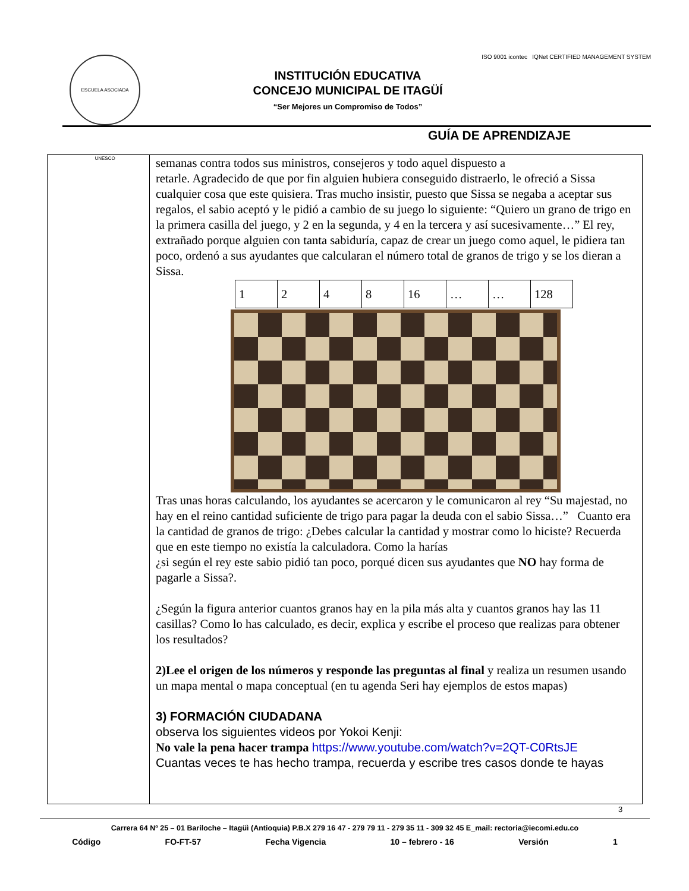ESCUELA ASOCIADA UNESCO
INSTITUCIÓN EDUCATIVA
CONCEJO MUNICIPAL DE ITAGÜÍ
“Ser Mejores un Compromiso de Todos”
ISO 9001 icontec IQNet CERTIFIED MANAGEMENT SYSTEM
GUÍA DE APRENDIZAJE
semanas contra todos sus ministros, consejeros y todo aquel dispuesto a
retarle. Agradecido de que por fin alguien hubiera conseguido distraerlo, le ofreció a Sissa cualquier cosa que este quisiera. Tras mucho insistir, puesto que Sissa se negaba a aceptar sus regalos, el sabio aceptó y le pidió a cambio de su juego lo siguiente: “Quiero un grano de trigo en la primera casilla del juego, y 2 en la segunda, y 4 en la tercera y así sucesivamente…” El rey, extrañado porque alguien con tanta sabiduría, capaz de crear un juego como aquel, le pidiera tan poco, ordenó a sus ayudantes que calcularan el número total de granos de trigo y se los dieran a Sissa.
| 1 | 2 | 4 | 8 | 16 | … | … | 128 |
Tras unas horas calculando, los ayudantes se acercaron y le comunicaron al rey “Su majestad, no hay en el reino cantidad suficiente de trigo para pagar la deuda con el sabio Sissa…” Cuanto era la cantidad de granos de trigo: ¿Debes calcular la cantidad y mostrar como lo hiciste? Recuerda que en este tiempo no existía la calculadora. Como la harías
¿si según el rey este sabio pidió tan poco, porqué dicen sus ayudantes que NO hay forma de pagarle a Sissa?.
¿Según la figura anterior cuantos granos hay en la pila más alta y cuantos granos hay las 11 casillas? Como lo has calculado, es decir, explica y escribe el proceso que realizas para obtener los resultados?
2)Lee el origen de los números y responde las preguntas al final y realiza un resumen usando un mapa mental o mapa conceptual (en tu agenda Seri hay ejemplos de estos mapas)
3) FORMACIÓN CIUDADANA
observa los siguientes videos por Yokoi Kenji:
No vale la pena hacer trampa https://www.youtube.com/watch?v=2QT-C0RtsJE
Cuantas veces te has hecho trampa, recuerda y escribe tres casos donde te hayas
3
Carrera 64 Nº 25 – 01 Bariloche – Itagüì (Antioquia) P.B.X 279 16 47 - 279 79 11 - 279 35 11 - 309 32 45 E_mail: rectoria@iecomi.edu.co
Código FO-FT-57 Fecha Vigencia 10 – febrero - 16 Versión 1